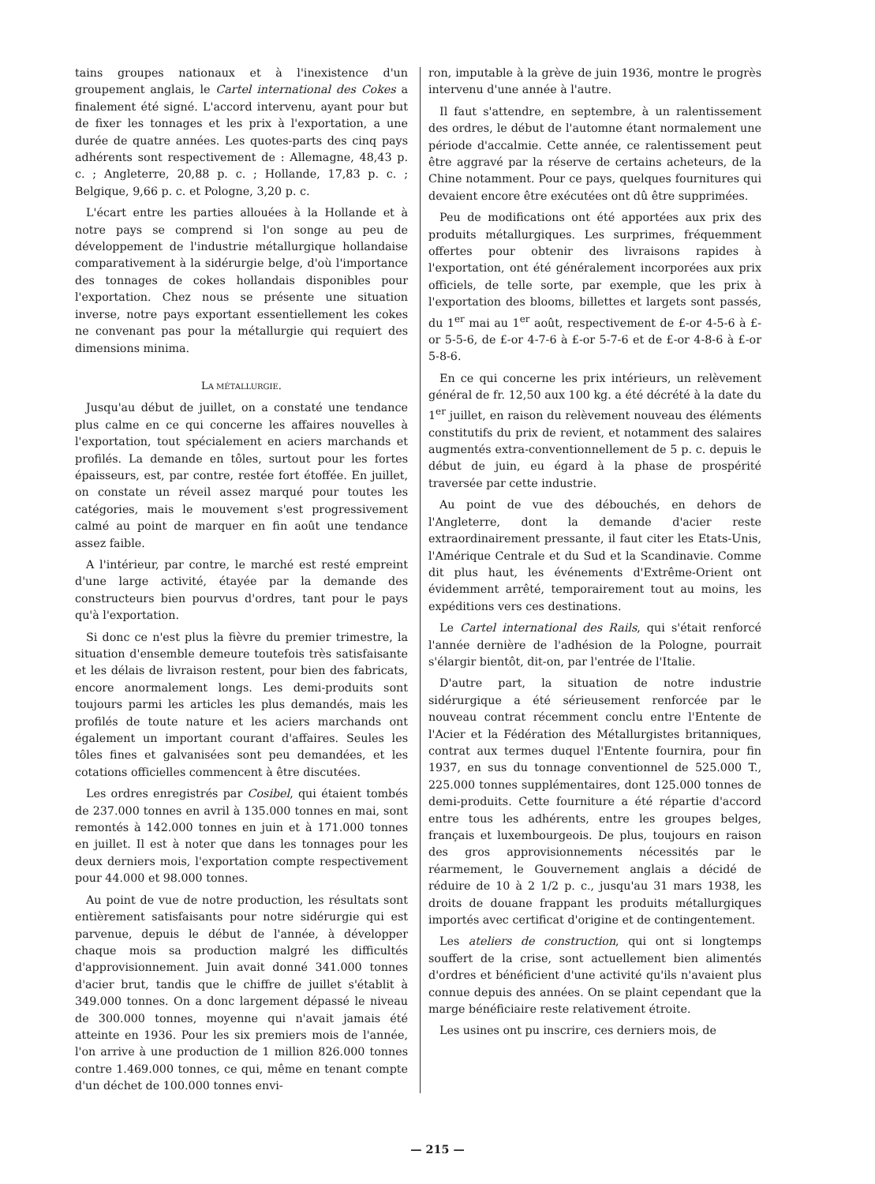tains groupes nationaux et à l'inexistence d'un groupement anglais, le Cartel international des Cokes a finalement été signé. L'accord intervenu, ayant pour but de fixer les tonnages et les prix à l'exportation, a une durée de quatre années. Les quotes-parts des cinq pays adhérents sont respectivement de : Allemagne, 48,43 p. c. ; Angleterre, 20,88 p. c. ; Hollande, 17,83 p. c. ; Belgique, 9,66 p. c. et Pologne, 3,20 p. c.
L'écart entre les parties allouées à la Hollande et à notre pays se comprend si l'on songe au peu de développement de l'industrie métallurgique hollandaise comparativement à la sidérurgie belge, d'où l'importance des tonnages de cokes hollandais disponibles pour l'exportation. Chez nous se présente une situation inverse, notre pays exportant essentiellement les cokes ne convenant pas pour la métallurgie qui requiert des dimensions minima.
LA MÉTALLURGIE.
Jusqu'au début de juillet, on a constaté une tendance plus calme en ce qui concerne les affaires nouvelles à l'exportation, tout spécialement en aciers marchands et profilés. La demande en tôles, surtout pour les fortes épaisseurs, est, par contre, restée fort étoffée. En juillet, on constate un réveil assez marqué pour toutes les catégories, mais le mouvement s'est progressivement calmé au point de marquer en fin août une tendance assez faible.
A l'intérieur, par contre, le marché est resté empreint d'une large activité, étayée par la demande des constructeurs bien pourvus d'ordres, tant pour le pays qu'à l'exportation.
Si donc ce n'est plus la fièvre du premier trimestre, la situation d'ensemble demeure toutefois très satisfaisante et les délais de livraison restent, pour bien des fabricats, encore anormalement longs. Les demi-produits sont toujours parmi les articles les plus demandés, mais les profilés de toute nature et les aciers marchands ont également un important courant d'affaires. Seules les tôles fines et galvanisées sont peu demandées, et les cotations officielles commencent à être discutées.
Les ordres enregistrés par Cosibel, qui étaient tombés de 237.000 tonnes en avril à 135.000 tonnes en mai, sont remontés à 142.000 tonnes en juin et à 171.000 tonnes en juillet. Il est à noter que dans les tonnages pour les deux derniers mois, l'exportation compte respectivement pour 44.000 et 98.000 tonnes.
Au point de vue de notre production, les résultats sont entièrement satisfaisants pour notre sidérurgie qui est parvenue, depuis le début de l'année, à développer chaque mois sa production malgré les difficultés d'approvisionnement. Juin avait donné 341.000 tonnes d'acier brut, tandis que le chiffre de juillet s'établit à 349.000 tonnes. On a donc largement dépassé le niveau de 300.000 tonnes, moyenne qui n'avait jamais été atteinte en 1936. Pour les six premiers mois de l'année, l'on arrive à une production de 1 million 826.000 tonnes contre 1.469.000 tonnes, ce qui, même en tenant compte d'un déchet de 100.000 tonnes envi-
ron, imputable à la grève de juin 1936, montre le progrès intervenu d'une année à l'autre.
Il faut s'attendre, en septembre, à un ralentissement des ordres, le début de l'automne étant normalement une période d'accalmie. Cette année, ce ralentissement peut être aggravé par la réserve de certains acheteurs, de la Chine notamment. Pour ce pays, quelques fournitures qui devaient encore être exécutées ont dû être supprimées.
Peu de modifications ont été apportées aux prix des produits métallurgiques. Les surprimes, fréquemment offertes pour obtenir des livraisons rapides à l'exportation, ont été généralement incorporées aux prix officiels, de telle sorte, par exemple, que les prix à l'exportation des blooms, billettes et largets sont passés, du 1<sup>er</sup> mai au 1<sup>er</sup> août, respectivement de £-or 4-5-6 à £-or 5-5-6, de £-or 4-7-6 à £-or 5-7-6 et de £-or 4-8-6 à £-or 5-8-6.
En ce qui concerne les prix intérieurs, un relèvement général de fr. 12,50 aux 100 kg. a été décrété à la date du 1<sup>er</sup> juillet, en raison du relèvement nouveau des éléments constitutifs du prix de revient, et notamment des salaires augmentés extra-conventionnellement de 5 p. c. depuis le début de juin, eu égard à la phase de prospérité traversée par cette industrie.
Au point de vue des débouchés, en dehors de l'Angleterre, dont la demande d'acier reste extraordinairement pressante, il faut citer les Etats-Unis, l'Amérique Centrale et du Sud et la Scandinavie. Comme dit plus haut, les événements d'Extrême-Orient ont évidemment arrêté, temporairement tout au moins, les expéditions vers ces destinations.
Le Cartel international des Rails, qui s'était renforcé l'année dernière de l'adhésion de la Pologne, pourrait s'élargir bientôt, dit-on, par l'entrée de l'Italie.
D'autre part, la situation de notre industrie sidérurgique a été sérieusement renforcée par le nouveau contrat récemment conclu entre l'Entente de l'Acier et la Fédération des Métallurgistes britanniques, contrat aux termes duquel l'Entente fournira, pour fin 1937, en sus du tonnage conventionnel de 525.000 T., 225.000 tonnes supplémentaires, dont 125.000 tonnes de demi-produits. Cette fourniture a été répartie d'accord entre tous les adhérents, entre les groupes belges, français et luxembourgeois. De plus, toujours en raison des gros approvisionnements nécessités par le réarmement, le Gouvernement anglais a décidé de réduire de 10 à 2 1/2 p. c., jusqu'au 31 mars 1938, les droits de douane frappant les produits métallurgiques importés avec certificat d'origine et de contingentement.
Les ateliers de construction, qui ont si longtemps souffert de la crise, sont actuellement bien alimentés d'ordres et bénéficient d'une activité qu'ils n'avaient plus connue depuis des années. On se plaint cependant que la marge bénéficiaire reste relativement étroite.
Les usines ont pu inscrire, ces derniers mois, de
— 215 —